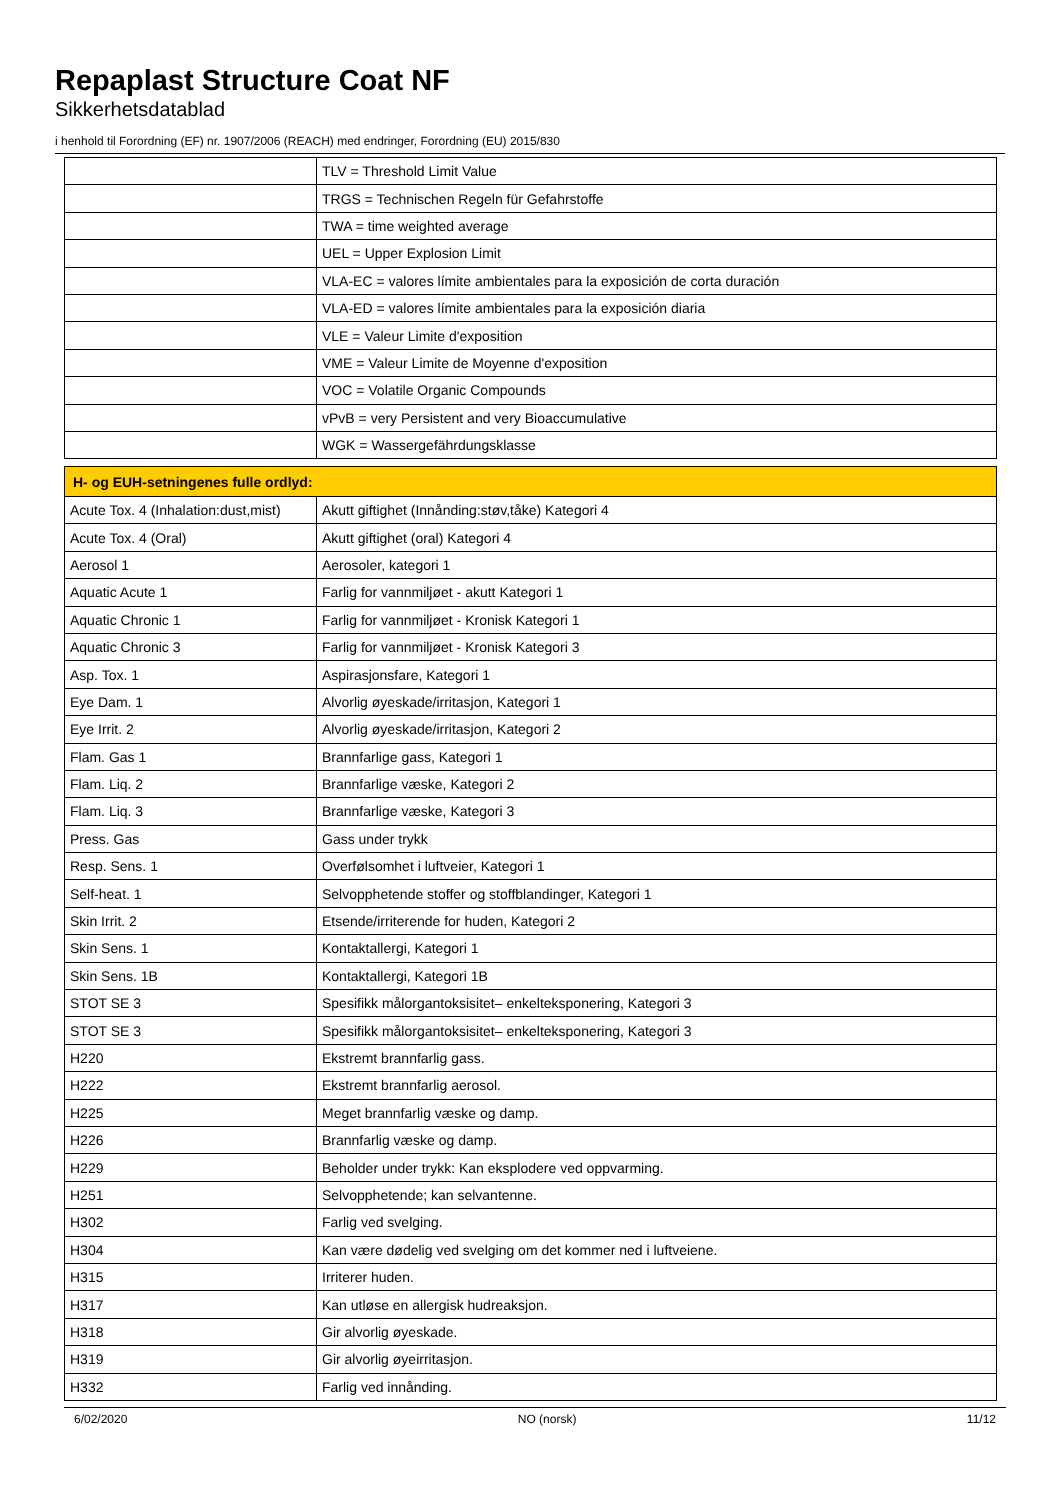Repaplast Structure Coat NF
Sikkerhetsdatablad
i henhold til Forordning (EF) nr. 1907/2006 (REACH) med endringer, Forordning (EU) 2015/830
| | TLV = Threshold Limit Value |
| | TRGS = Technischen Regeln für Gefahrstoffe |
| | TWA = time weighted average |
| | UEL = Upper Explosion Limit |
| | VLA-EC = valores límite ambientales para la exposición de corta duración |
| | VLA-ED = valores límite ambientales para la exposición diaria |
| | VLE = Valeur Limite d'exposition |
| | VME = Valeur Limite de Moyenne d'exposition |
| | VOC = Volatile Organic Compounds |
| | vPvB = very Persistent and very Bioaccumulative |
| | WGK = Wassergefährdungsklasse |
| H- og EUH-setningenes fulle ordlyd: | |
| Acute Tox. 4 (Inhalation:dust,mist) | Akutt giftighet (Innånding:støv,tåke) Kategori 4 |
| Acute Tox. 4 (Oral) | Akutt giftighet (oral) Kategori 4 |
| Aerosol 1 | Aerosoler, kategori 1 |
| Aquatic Acute 1 | Farlig for vannmiljøet - akutt Kategori 1 |
| Aquatic Chronic 1 | Farlig for vannmiljøet - Kronisk Kategori 1 |
| Aquatic Chronic 3 | Farlig for vannmiljøet - Kronisk Kategori 3 |
| Asp. Tox. 1 | Aspirasjonsfare, Kategori 1 |
| Eye Dam. 1 | Alvorlig øyeskade/irritasjon, Kategori 1 |
| Eye Irrit. 2 | Alvorlig øyeskade/irritasjon, Kategori 2 |
| Flam. Gas 1 | Brannfarlige gass, Kategori 1 |
| Flam. Liq. 2 | Brannfarlige væske, Kategori 2 |
| Flam. Liq. 3 | Brannfarlige væske, Kategori 3 |
| Press. Gas | Gass under trykk |
| Resp. Sens. 1 | Overfølsomhet i luftveier, Kategori 1 |
| Self-heat. 1 | Selvopphetende stoffer og stoffblandinger, Kategori 1 |
| Skin Irrit. 2 | Etsende/irriterende for huden, Kategori 2 |
| Skin Sens. 1 | Kontaktallergi, Kategori 1 |
| Skin Sens. 1B | Kontaktallergi, Kategori 1B |
| STOT SE 3 | Spesifikk målorgantoksisitet– enkelteksponering, Kategori 3 |
| STOT SE 3 | Spesifikk målorgantoksisitet– enkelteksponering, Kategori 3 |
| H220 | Ekstremt brannfarlig gass. |
| H222 | Ekstremt brannfarlig aerosol. |
| H225 | Meget brannfarlig væske og damp. |
| H226 | Brannfarlig væske og damp. |
| H229 | Beholder under trykk: Kan eksplodere ved oppvarming. |
| H251 | Selvopphetende; kan selvantenne. |
| H302 | Farlig ved svelging. |
| H304 | Kan være dødelig ved svelging om det kommer ned i luftveiene. |
| H315 | Irriterer huden. |
| H317 | Kan utløse en allergisk hudreaksjon. |
| H318 | Gir alvorlig øyeskade. |
| H319 | Gir alvorlig øyeirritasjon. |
| H332 | Farlig ved innånding. |
6/02/2020 NO (norsk) 11/12